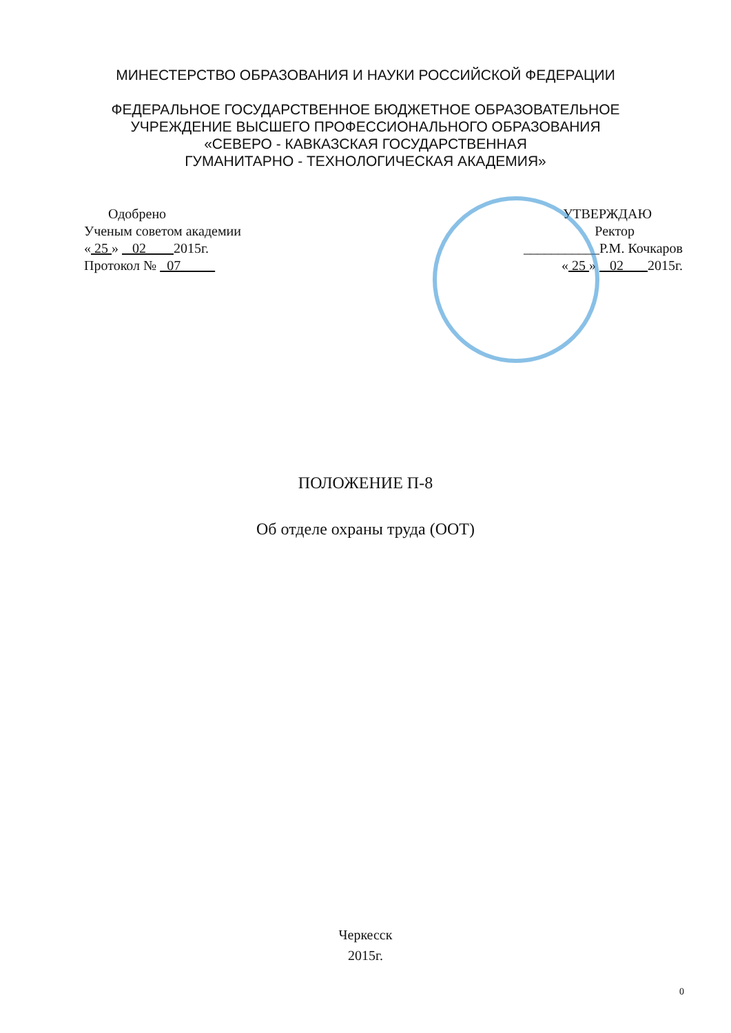МИНЕСТЕРСТВО ОБРАЗОВАНИЯ И НАУКИ РОССИЙСКОЙ ФЕДЕРАЦИИ
ФЕДЕРАЛЬНОЕ ГОСУДАРСТВЕННОЕ БЮДЖЕТНОЕ ОБРАЗОВАТЕЛЬНОЕ
УЧРЕЖДЕНИЕ ВЫСШЕГО ПРОФЕССИОНАЛЬНОГО ОБРАЗОВАНИЯ
«СЕВЕРО - КАВКАЗСКАЯ ГОСУДАРСТВЕННАЯ
ГУМАНИТАРНО - ТЕХНОЛОГИЧЕСКАЯ АКАДЕМИЯ»
Одобрено
Ученым советом академии
« 25 » 02 2015г.
Протокол № 07
УТВЕРЖДАЮ
Ректор
___________Р.М. Кочкаров
« 25 » 02 2015г.
ПОЛОЖЕНИЕ П-8
Об отделе охраны труда (ООТ)
Черкесск
2015г.
0